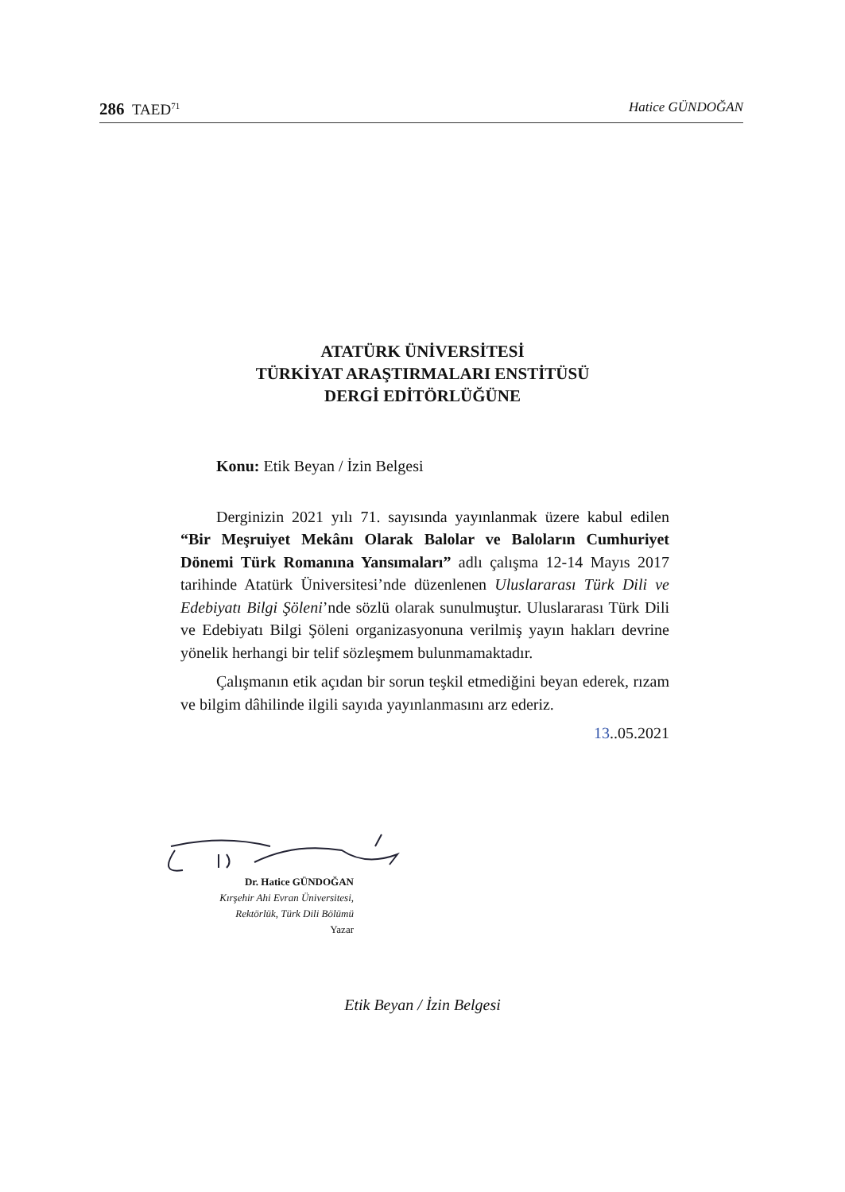286 TAED<sup>71</sup> Hatice GÜNDOĞAN
ATATÜRK ÜNİVERSİTESİ
TÜRKİYAT ARAŞTIRMALARI ENSTİTÜSÜ
DERGİ EDİTÖRLÜĞÜNE
Konu: Etik Beyan / İzin Belgesi
Derginizin 2021 yılı 71. sayısında yayınlanmak üzere kabul edilen “Bir Meşruiyet Mekânı Olarak Balolar ve Baloların Cumhuriyet Dönemi Türk Romanına Yansımaları” adlı çalışma 12-14 Mayıs 2017 tarihinde Atatürk Üniversitesi’nde düzenlenen Uluslararası Türk Dili ve Edebiyatı Bilgi Şöleni’nde sözlü olarak sunulmuştur. Uluslararası Türk Dili ve Edebiyatı Bilgi Şöleni organizasyonuna verilmiş yayın hakları devrine yönelik herhangi bir telif sözleşmem bulunmamaktadır.
Çalışmanın etik açıdan bir sorun teşkil etmediğini beyan ederek, rızam ve bilgim dâhilinde ilgili sayıda yayınlanmasını arz ederiz.
13..05.2021
Dr. Hatice GÜNDOĞAN
Kırşehir Ahi Evran Üniversitesi,
Rektörlük, Türk Dili Bölümü
Yazar
Etik Beyan / İzin Belgesi